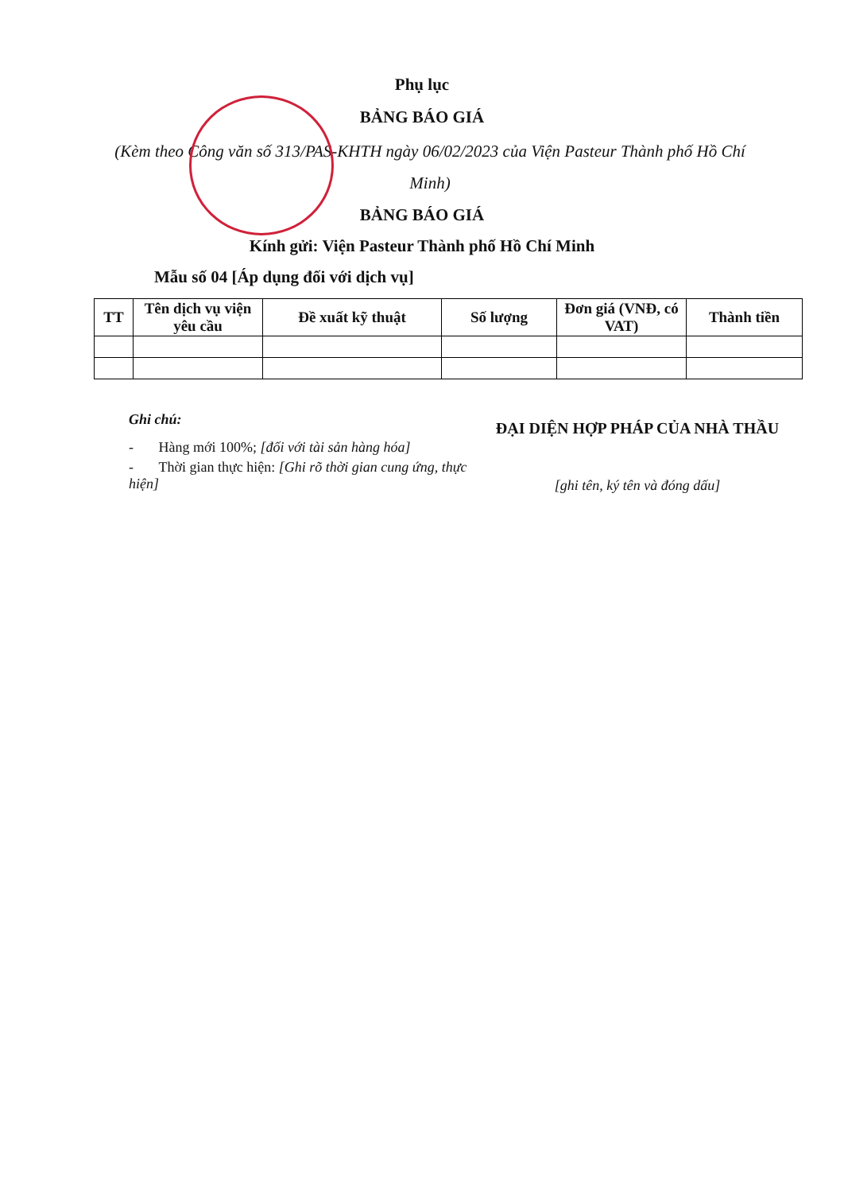Phụ lục
BẢNG BÁO GIÁ
(Kèm theo Công văn số 313/PAS-KHTH ngày 06/02/2023 của Viện Pasteur Thành phố Hồ Chí Minh)
BẢNG BÁO GIÁ
Kính gửi: Viện Pasteur Thành phố Hồ Chí Minh
Mẫu số 04 [Áp dụng đối với dịch vụ]
| TT | Tên dịch vụ viện yêu cầu | Đề xuất kỹ thuật | Số lượng | Đơn giá (VNĐ, có VAT) | Thành tiền |
| --- | --- | --- | --- | --- | --- |
Ghi chú:
- Hàng mới 100%; [đối với tài sản hàng hóa]
- Thời gian thực hiện: [Ghi rõ thời gian cung ứng, thực hiện]
ĐẠI DIỆN HỢP PHÁP CỦA NHÀ THẦU
[ghi tên, ký tên và đóng dấu]